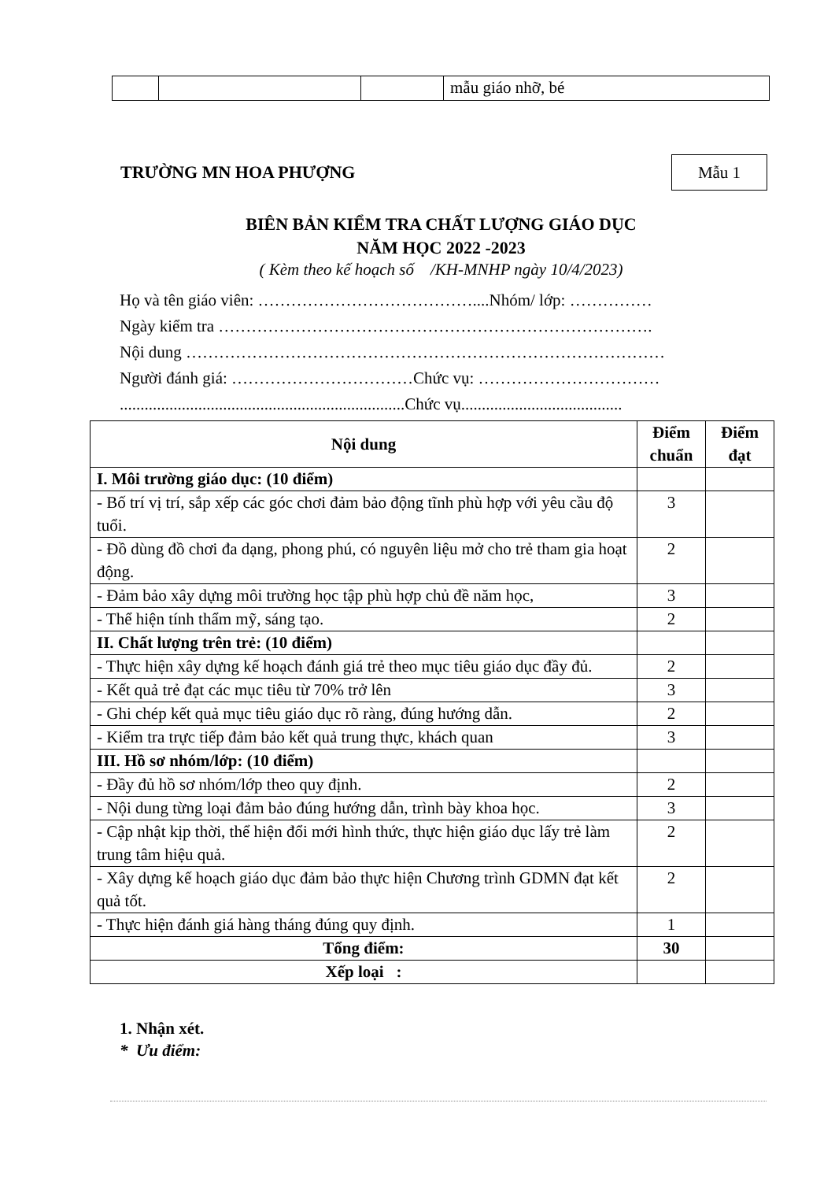| | | | mẫu giáo nhỡ, bé |
TRƯỜNG MN HOA PHƯỢNG
Mẫu 1
BIÊN BẢN KIỂM TRA CHẤT LƯỢNG GIÁO DỤC
NĂM HỌC 2022 -2023
( Kèm theo kế hoạch số /KH-MNHP ngày 10/4/2023)
Họ và tên giáo viên: …………………………………....Nhóm/ lớp: ……………
Ngày kiểm tra …………………………………………………………………….
Nội dung ……………………………………………………………………………
Người đánh giá: ……………………………Chức vụ: ……………………………
.....................................................................Chức vụ.......................................
| Nội dung | Điểm chuẩn | Điểm đạt |
| --- | --- | --- |
| I. Môi trường giáo dục: (10 điểm) | | |
| - Bố trí vị trí, sắp xếp các góc chơi đảm bảo động tĩnh phù hợp với yêu cầu độ tuổi. | 3 | |
| - Đồ dùng đồ chơi đa dạng, phong phú, có nguyên liệu mở cho trẻ tham gia hoạt động. | 2 | |
| - Đảm bảo xây dựng môi trường học tập phù hợp chủ đề năm học, | 3 | |
| - Thể hiện tính thẩm mỹ, sáng tạo. | 2 | |
| II. Chất lượng trên trẻ: (10 điểm) | | |
| - Thực hiện xây dựng kế hoạch đánh giá trẻ theo mục tiêu giáo dục đầy đủ. | 2 | |
| - Kết quả trẻ đạt các mục tiêu từ 70% trở lên | 3 | |
| - Ghi chép kết quả mục tiêu giáo dục rõ ràng, đúng hướng dẫn. | 2 | |
| - Kiểm tra trực tiếp đảm bảo kết quả trung thực, khách quan | 3 | |
| III. Hồ sơ nhóm/lớp: (10 điểm) | | |
| - Đầy đủ hồ sơ nhóm/lớp theo quy định. | 2 | |
| - Nội dung từng loại đảm bảo đúng hướng dẫn, trình bày khoa học. | 3 | |
| - Cập nhật kịp thời, thể hiện đổi mới hình thức, thực hiện giáo dục lấy trẻ làm trung tâm hiệu quả. | 2 | |
| - Xây dựng kế hoạch giáo dục đảm bảo thực hiện Chương trình GDMN đạt kết quả tốt. | 2 | |
| - Thực hiện đánh giá hàng tháng đúng quy định. | 1 | |
| Tổng điểm: | 30 | |
| Xếp loại : | | |
1. Nhận xét.
* Ưu điểm: